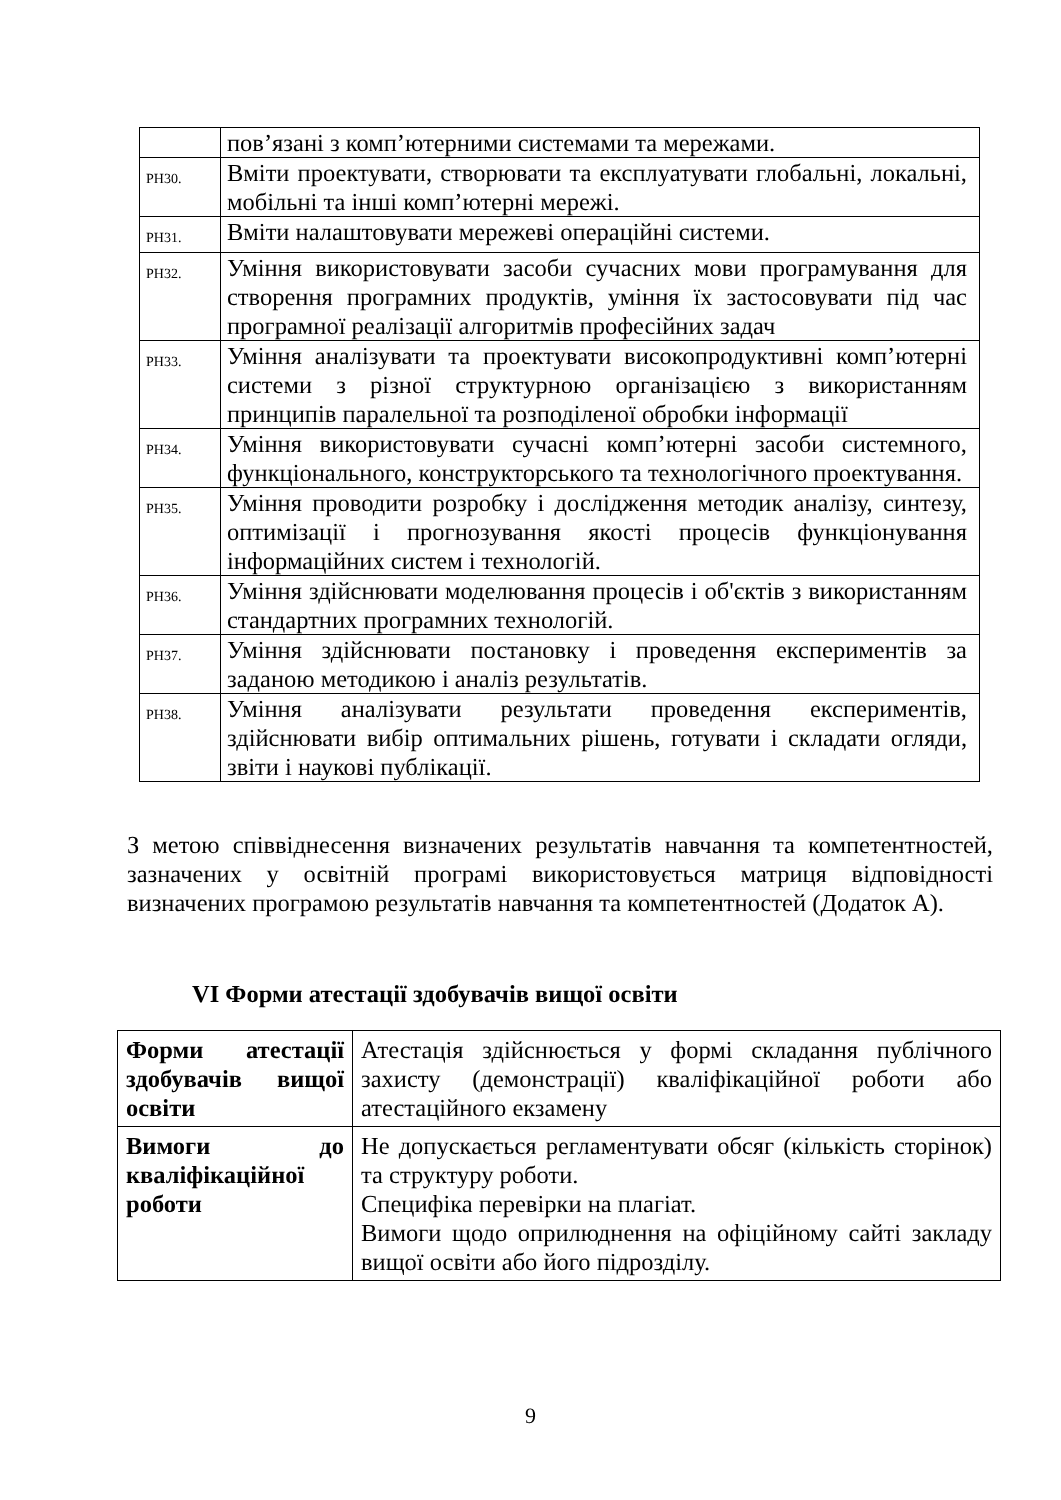| | пов’язані з комп’ютерними системами та мережами. |
| РН30. | Вміти проектувати, створювати та експлуатувати глобальні, локальні, мобільні та інші комп’ютерні мережі. |
| РН31. | Вміти налаштовувати мережеві операційні системи. |
| РН32. | Уміння використовувати засоби сучасних мови програмування для створення програмних продуктів, уміння їх застосовувати під час програмної реалізації алгоритмів професійних задач |
| РН33. | Уміння аналізувати та проектувати високопродуктивні комп’ютерні системи з різної структурною організацією з використанням принципів паралельної та розподіленої обробки інформації |
| РН34. | Уміння використовувати сучасні комп’ютерні засоби системного, функціонального, конструкторського та технологічного проектування. |
| РН35. | Уміння проводити розробку і дослідження методик аналізу, синтезу, оптимізації і прогнозування якості процесів функціонування інформаційних систем і технологій. |
| РН36. | Уміння здійснювати моделювання процесів і об'єктів з використанням стандартних програмних технологій. |
| РН37. | Уміння здійснювати постановку і проведення експериментів за заданою методикою і аналіз результатів. |
| РН38. | Уміння аналізувати результати проведення експериментів, здійснювати вибір оптимальних рішень, готувати і складати огляди, звіти і наукові публікації. |
З метою співвіднесення визначених результатів навчання та компетентностей, зазначених у освітній програмі використовується матриця відповідності визначених програмою результатів навчання та компетентностей (Додаток А).
VI Форми атестації здобувачів вищої освіти
| Форми атестації здобувачів вищої освіти | Атестація здійснюється у формі складання публічного захисту (демонстрації) кваліфікаційної роботи або атестаційного екзамену |
| Вимоги до кваліфікаційної роботи | Не допускається регламентувати обсяг (кількість сторінок) та структуру роботи. Специфіка перевірки на плагіат. Вимоги щодо оприлюднення на офіційному сайті закладу вищої освіти або його підрозділу. |
9